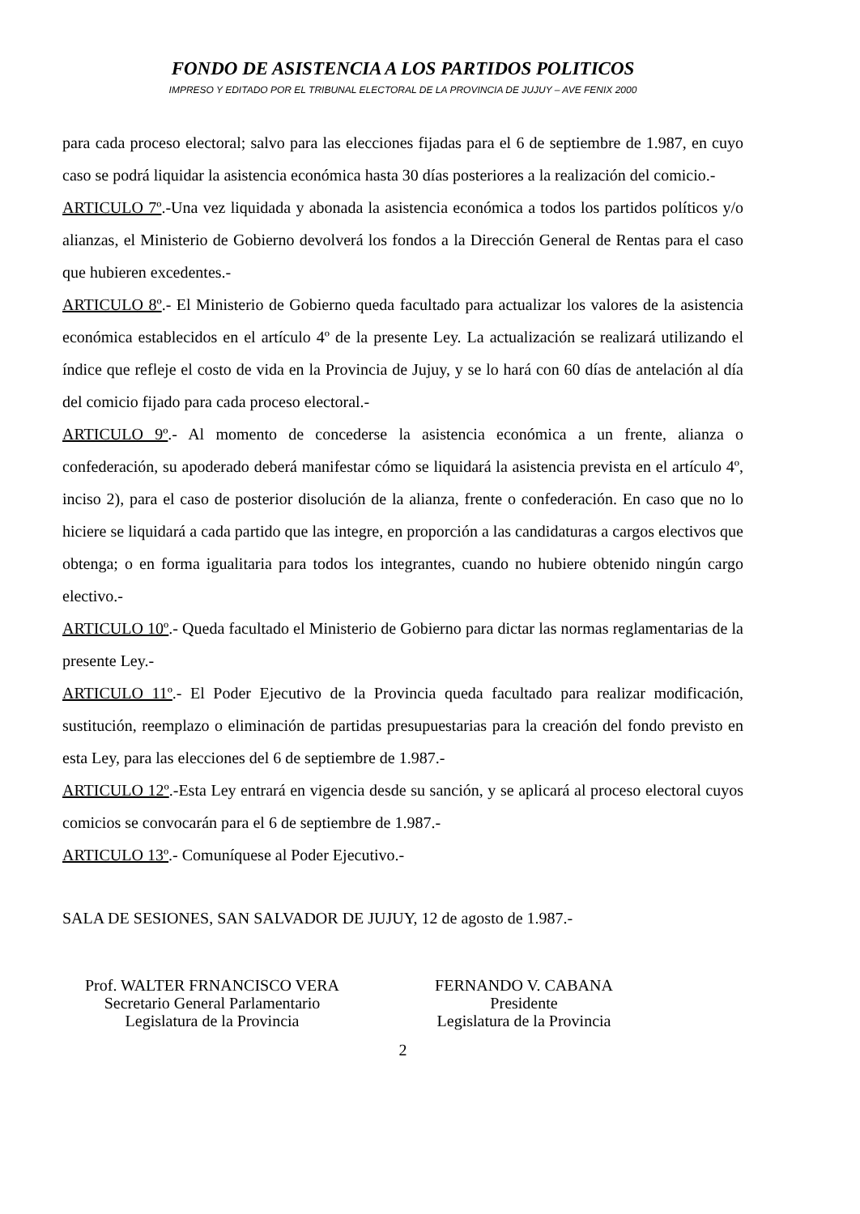FONDO DE ASISTENCIA A LOS PARTIDOS POLITICOS
IMPRESO Y EDITADO POR EL TRIBUNAL ELECTORAL DE LA PROVINCIA DE JUJUY – AVE FENIX 2000
para cada proceso electoral; salvo para las elecciones fijadas para el 6 de septiembre de 1.987, en cuyo caso se podrá liquidar la asistencia económica hasta 30 días posteriores a la realización del comicio.-
ARTICULO 7º.-Una vez liquidada y abonada la asistencia económica a todos los partidos políticos y/o alianzas, el Ministerio de Gobierno devolverá los fondos a la Dirección General de Rentas para el caso que hubieren excedentes.-
ARTICULO 8º.- El Ministerio de Gobierno queda facultado para actualizar los valores de la asistencia económica establecidos en el artículo 4º de la presente Ley. La actualización se realizará utilizando el índice que refleje el costo de vida en la Provincia de Jujuy, y se lo hará con 60 días de antelación al día del comicio fijado para cada proceso electoral.-
ARTICULO 9º.- Al momento de concederse la asistencia económica a un frente, alianza o confederación, su apoderado deberá manifestar cómo se liquidará la asistencia prevista en el artículo 4º, inciso 2), para el caso de posterior disolución de la alianza, frente o confederación. En caso que no lo hiciere se liquidará a cada partido que las integre, en proporción a las candidaturas a cargos electivos que obtenga; o en forma igualitaria para todos los integrantes, cuando no hubiere obtenido ningún cargo electivo.-
ARTICULO 10º.- Queda facultado el Ministerio de Gobierno para dictar las normas reglamentarias de la presente Ley.-
ARTICULO 11º.- El Poder Ejecutivo de la Provincia queda facultado para realizar modificación, sustitución, reemplazo o eliminación de partidas presupuestarias para la creación del fondo previsto en esta Ley, para las elecciones del 6 de septiembre de 1.987.-
ARTICULO 12º.-Esta Ley entrará en vigencia desde su sanción, y se aplicará al proceso electoral cuyos comicios se convocarán para el 6 de septiembre de 1.987.-
ARTICULO 13º.- Comuníquese al Poder Ejecutivo.-
SALA DE SESIONES, SAN SALVADOR DE JUJUY, 12 de agosto de 1.987.-
Prof. WALTER FRNANCISCO VERA
Secretario General Parlamentario
Legislatura de la Provincia
FERNANDO V. CABANA
Presidente
Legislatura de la Provincia
2